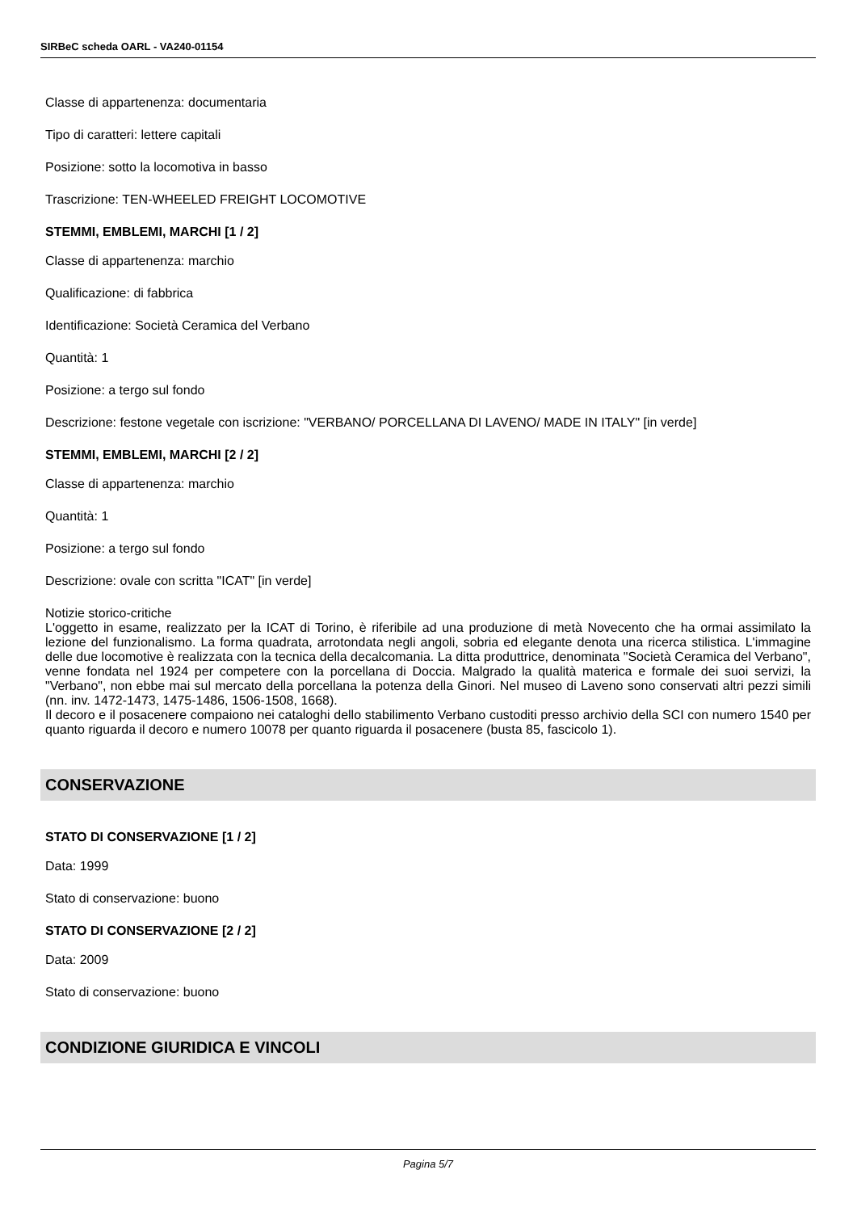SIRBeC scheda OARL - VA240-01154
Classe di appartenenza: documentaria
Tipo di caratteri: lettere capitali
Posizione: sotto la locomotiva in basso
Trascrizione: TEN-WHEELED FREIGHT LOCOMOTIVE
STEMMI, EMBLEMI, MARCHI [1 / 2]
Classe di appartenenza: marchio
Qualificazione: di fabbrica
Identificazione: Società Ceramica del Verbano
Quantità: 1
Posizione: a tergo sul fondo
Descrizione: festone vegetale con iscrizione: "VERBANO/ PORCELLANA DI LAVENO/ MADE IN ITALY" [in verde]
STEMMI, EMBLEMI, MARCHI [2 / 2]
Classe di appartenenza: marchio
Quantità: 1
Posizione: a tergo sul fondo
Descrizione: ovale con scritta "ICAT" [in verde]
Notizie storico-critiche
L'oggetto in esame, realizzato per la ICAT di Torino, è riferibile ad una produzione di metà Novecento che ha ormai assimilato la lezione del funzionalismo. La forma quadrata, arrotondata negli angoli, sobria ed elegante denota una ricerca stilistica. L'immagine delle due locomotive è realizzata con la tecnica della decalcomania. La ditta produttrice, denominata "Società Ceramica del Verbano", venne fondata nel 1924 per competere con la porcellana di Doccia. Malgrado la qualità materica e formale dei suoi servizi, la "Verbano", non ebbe mai sul mercato della porcellana la potenza della Ginori. Nel museo di Laveno sono conservati altri pezzi simili (nn. inv. 1472-1473, 1475-1486, 1506-1508, 1668).
Il decoro e il posacenere compaiono nei cataloghi dello stabilimento Verbano custoditi presso archivio della SCI con numero 1540 per quanto riguarda il decoro e numero 10078 per quanto riguarda il posacenere (busta 85, fascicolo 1).
CONSERVAZIONE
STATO DI CONSERVAZIONE [1 / 2]
Data: 1999
Stato di conservazione: buono
STATO DI CONSERVAZIONE [2 / 2]
Data: 2009
Stato di conservazione: buono
CONDIZIONE GIURIDICA E VINCOLI
Pagina 5/7